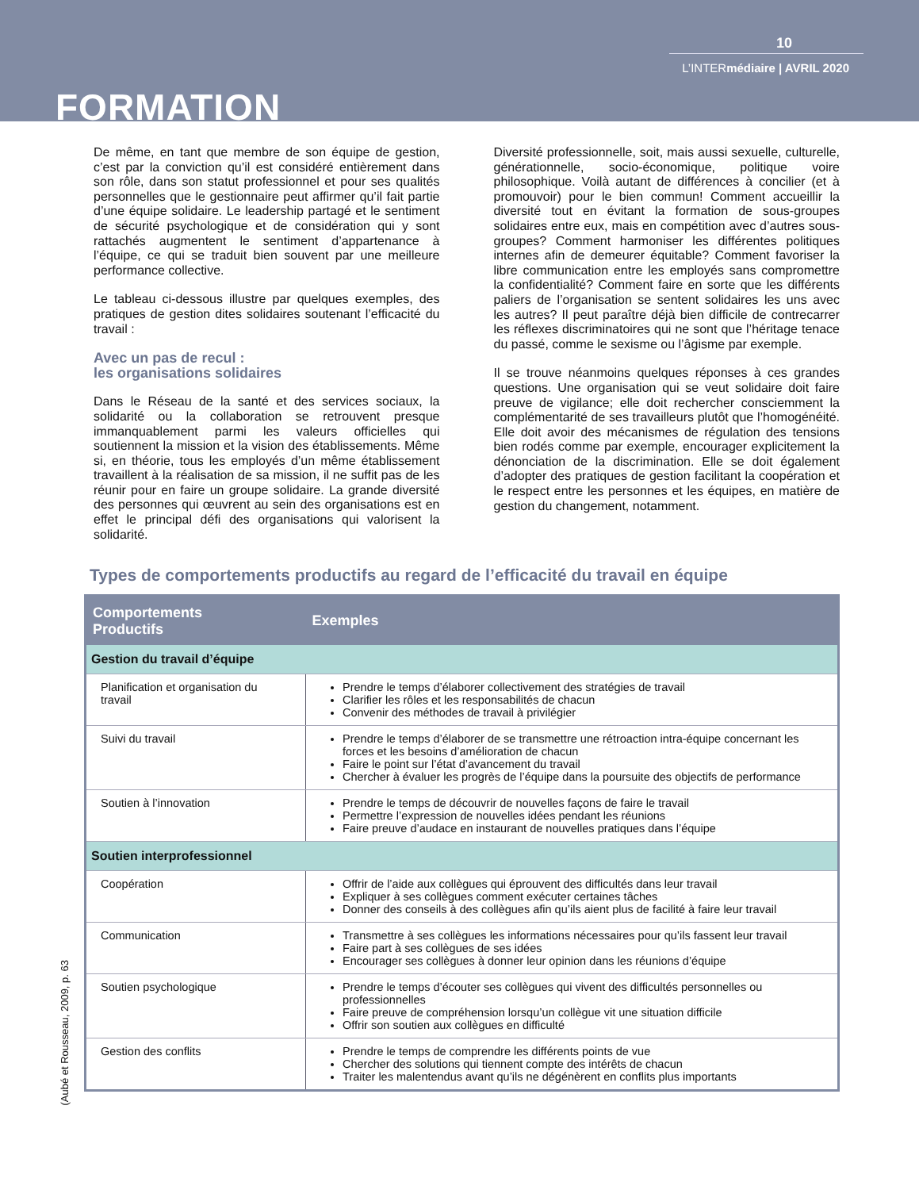10
L’INTERmédiaire | AVRIL 2020
FORMATION
De même, en tant que membre de son équipe de gestion, c’est par la conviction qu’il est considéré entièrement dans son rôle, dans son statut professionnel et pour ses qualités personnelles que le gestionnaire peut affirmer qu’il fait partie d’une équipe solidaire. Le leadership partagé et le sentiment de sécurité psychologique et de considération qui y sont rattachés augmentent le sentiment d’appartenance à l’équipe, ce qui se traduit bien souvent par une meilleure performance collective.
Le tableau ci-dessous illustre par quelques exemples, des pratiques de gestion dites solidaires soutenant l’efficacité du travail :
Avec un pas de recul :
les organisations solidaires
Dans le Réseau de la santé et des services sociaux, la solidarité ou la collaboration se retrouvent presque immanquablement parmi les valeurs officielles qui soutiennent la mission et la vision des établissements. Même si, en théorie, tous les employés d’un même établissement travaillent à la réalisation de sa mission, il ne suffit pas de les réunir pour en faire un groupe solidaire. La grande diversité des personnes qui œuvrent au sein des organisations est en effet le principal défi des organisations qui valorisent la solidarité.
Diversité professionnelle, soit, mais aussi sexuelle, culturelle, générationnelle, socio-économique, politique voire philosophique. Voilà autant de différences à concilier (et à promouvoir) pour le bien commun! Comment accueillir la diversité tout en évitant la formation de sous-groupes solidaires entre eux, mais en compétition avec d’autres sous-groupes? Comment harmoniser les différentes politiques internes afin de demeurer équitable? Comment favoriser la libre communication entre les employés sans compromettre la confidentialité? Comment faire en sorte que les différents paliers de l’organisation se sentent solidaires les uns avec les autres? Il peut paraître déjà bien difficile de contrecarrer les réflexes discriminatoires qui ne sont que l’héritage tenace du passé, comme le sexisme ou l’âgisme par exemple.
Il se trouve néanmoins quelques réponses à ces grandes questions. Une organisation qui se veut solidaire doit faire preuve de vigilance; elle doit rechercher consciemment la complémentarité de ses travailleurs plutôt que l’homogénéité. Elle doit avoir des mécanismes de régulation des tensions bien rodés comme par exemple, encourager explicitement la dénonciation de la discrimination. Elle se doit également d’adopter des pratiques de gestion facilitant la coopération et le respect entre les personnes et les équipes, en matière de gestion du changement, notamment.
Types de comportements productifs au regard de l’efficacité du travail en équipe
| Comportements Productifs | Exemples |
| --- | --- |
| Gestion du travail d’équipe | |
| Planification et organisation du travail | Prendre le temps d’élaborer collectivement des stratégies de travail Clarifier les rôles et les responsabilités de chacun Convenir des méthodes de travail à privilégier |
| Suivi du travail | Prendre le temps d’élaborer de se transmettre une rétroaction intra-équipe concernant les forces et les besoins d’amélioration de chacun Faire le point sur l’état d’avancement du travail Chercher à évaluer les progrès de l’équipe dans la poursuite des objectifs de performance |
| Soutien à l’innovation | Prendre le temps de découvrir de nouvelles façons de faire le travail Permettre l’expression de nouvelles idées pendant les réunions Faire preuve d’audace en instaurant de nouvelles pratiques dans l’équipe |
| Soutien interprofessionnel | |
| Coopération | Offrir de l’aide aux collègues qui éprouvent des difficultés dans leur travail Expliquer à ses collègues comment exécuter certaines tâches Donner des conseils à des collègues afin qu’ils aient plus de facilité à faire leur travail |
| Communication | Transmettre à ses collègues les informations nécessaires pour qu’ils fassent leur travail Faire part à ses collègues de ses idées Encourager ses collègues à donner leur opinion dans les réunions d’équipe |
| Soutien psychologique | Prendre le temps d’écouter ses collègues qui vivent des difficultés personnelles ou professionnelles Faire preuve de compréhension lorsqu’un collègue vit une situation difficile Offrir son soutien aux collègues en difficulté |
| Gestion des conflits | Prendre le temps de comprendre les différents points de vue Chercher des solutions qui tiennent compte des intérêts de chacun Traiter les malentendus avant qu’ils ne dégénèrent en conflits plus importants |
(Aubé et Rousseau, 2009, p. 63